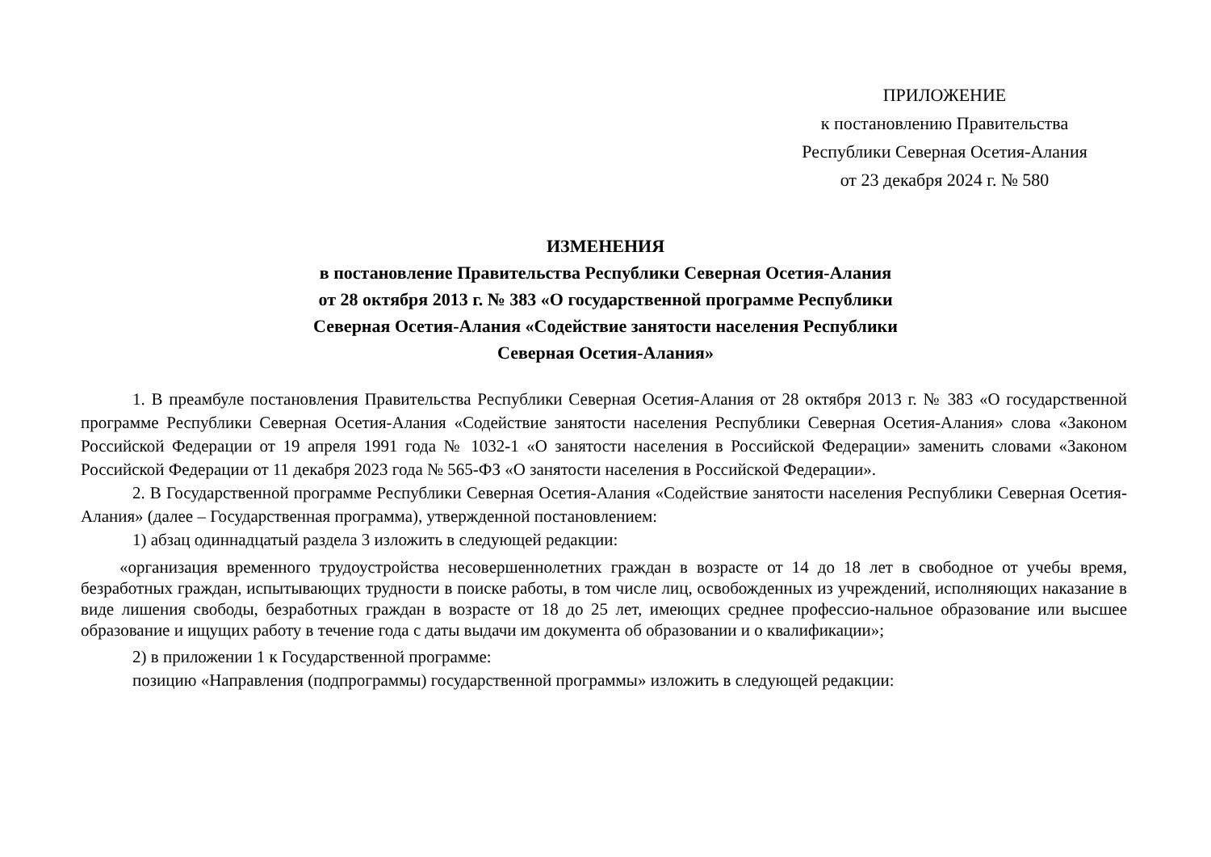ПРИЛОЖЕНИЕ
к постановлению Правительства
Республики Северная Осетия-Алания
от 23 декабря 2024 г. № 580
ИЗМЕНЕНИЯ
в постановление Правительства Республики Северная Осетия-Алания
от 28 октября 2013 г. № 383 «О государственной программе Республики
Северная Осетия-Алания «Содействие занятости населения Республики
Северная Осетия-Алания»
1. В преамбуле постановления Правительства Республики Северная Осетия-Алания от 28 октября 2013 г. № 383 «О государственной программе Республики Северная Осетия-Алания «Содействие занятости населения Республики Северная Осетия-Алания» слова «Законом Российской Федерации от 19 апреля 1991 года № 1032-1 «О занятости населения в Российской Федерации» заменить словами «Законом Российской Федерации от 11 декабря 2023 года № 565-ФЗ «О занятости населения в Российской Федерации».
2. В Государственной программе Республики Северная Осетия-Алания «Содействие занятости населения Республики Северная Осетия-Алания» (далее – Государственная программа), утвержденной постановлением:
1) абзац одиннадцатый раздела 3 изложить в следующей редакции:
«организация временного трудоустройства несовершеннолетних граждан в возрасте от 14 до 18 лет в свободное от учебы время, безработных граждан, испытывающих трудности в поиске работы, в том числе лиц, освобожденных из учреждений, исполняющих наказание в виде лишения свободы, безработных граждан в возрасте от 18 до 25 лет, имеющих среднее профессио-нальное образование или высшее образование и ищущих работу в течение года с даты выдачи им документа об образовании и о квалификации»;
2) в приложении 1 к Государственной программе:
позицию «Направления (подпрограммы) государственной программы» изложить в следующей редакции: